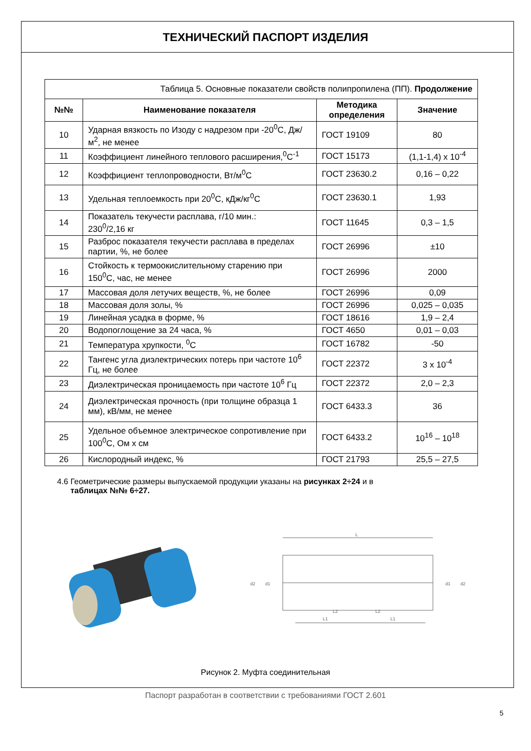ТЕХНИЧЕСКИЙ ПАСПОРТ ИЗДЕЛИЯ
| Таблица 5. Основные показатели свойств полипропилена (ПП). Продолжение | | | |
| №№ | Наименование показателя | Методика определения | Значение |
| 10 | Ударная вязкость по Изоду с надрезом при -20<sup>0</sup>С, Дж/м<sup>2</sup>, не менее | ГОСТ 19109 | 80 |
| 11 | Коэффициент линейного теплового расширения,<sup>0</sup>С<sup>-1</sup> | ГОСТ 15173 | (1,1-1,4) х 10<sup>-4</sup> |
| 12 | Коэффициент теплопроводности, Вт/м<sup>0</sup>С | ГОСТ 23630.2 | 0,16 – 0,22 |
| 13 | Удельная теплоемкость при 20<sup>0</sup>С, кДж/кг<sup>0</sup>С | ГОСТ 23630.1 | 1,93 |
| 14 | Показатель текучести расплава, г/10 мин.: 230<sup>0</sup>/2,16 кг | ГОСТ 11645 | 0,3 – 1,5 |
| 15 | Разброс показателя текучести расплава в пределах партии, %, не более | ГОСТ 26996 | ±10 |
| 16 | Стойкость к термоокислительному старению при 150<sup>0</sup>С, час, не менее | ГОСТ 26996 | 2000 |
| 17 | Массовая доля летучих веществ, %, не более | ГОСТ 26996 | 0,09 |
| 18 | Массовая доля золы, % | ГОСТ 26996 | 0,025 – 0,035 |
| 19 | Линейная усадка в форме, % | ГОСТ 18616 | 1,9 – 2,4 |
| 20 | Водопоглощение за 24 часа, % | ГОСТ 4650 | 0,01 – 0,03 |
| 21 | Температура хрупкости, <sup>0</sup>С | ГОСТ 16782 | -50 |
| 22 | Тангенс угла диэлектрических потерь при частоте 10<sup>6</sup> Гц, не более | ГОСТ 22372 | 3 х 10<sup>-4</sup> |
| 23 | Диэлектрическая проницаемость при частоте 10<sup>6</sup> Гц | ГОСТ 22372 | 2,0 – 2,3 |
| 24 | Диэлектрическая прочность (при толщине образца 1 мм), кВ/мм, не менее | ГОСТ 6433.3 | 36 |
| 25 | Удельное объемное электрическое сопротивление при 100<sup>0</sup>С, Ом х см | ГОСТ 6433.2 | 10<sup>16</sup> – 10<sup>18</sup> |
| 26 | Кислородный индекс, % | ГОСТ 21793 | 25,5 – 27,5 |
4.6 Геометрические размеры выпускаемой продукции указаны на рисунках 2÷24 и в
таблицах №№ 6÷27.
L
L1
L1
L2
L2
d2
d1
d1
d2
Рисунок 2. Муфта соединительная
Паспорт разработан в соответствии с требованиями ГОСТ 2.601
5